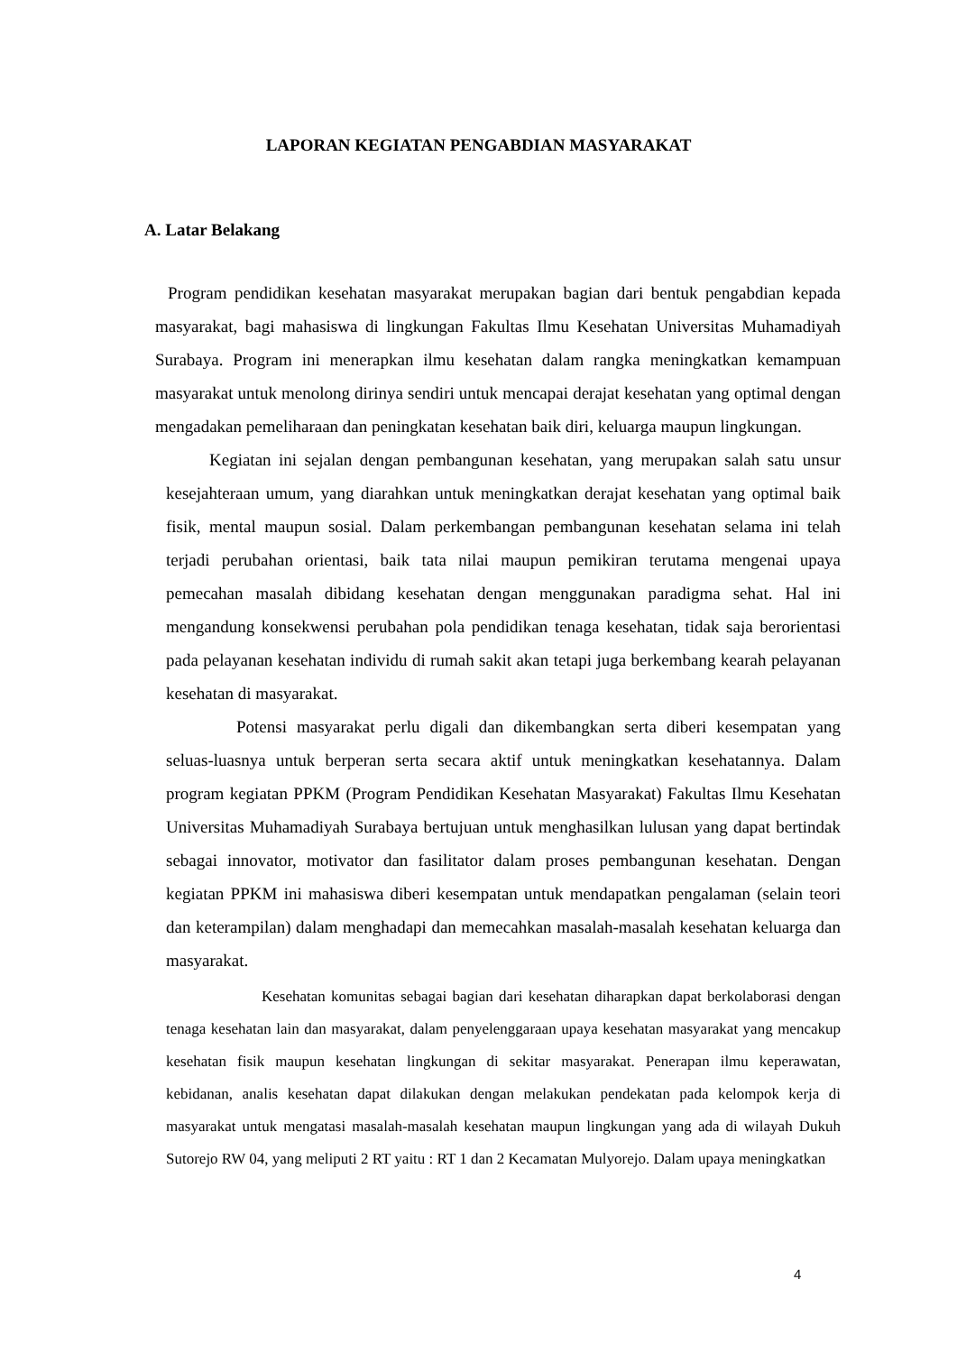LAPORAN KEGIATAN PENGABDIAN MASYARAKAT
A. Latar Belakang
Program pendidikan kesehatan masyarakat merupakan bagian dari bentuk pengabdian kepada masyarakat, bagi mahasiswa di lingkungan Fakultas Ilmu Kesehatan Universitas Muhamadiyah Surabaya. Program ini menerapkan ilmu kesehatan dalam rangka meningkatkan kemampuan masyarakat untuk menolong dirinya sendiri untuk mencapai derajat kesehatan yang optimal dengan mengadakan pemeliharaan dan peningkatan kesehatan baik diri, keluarga maupun lingkungan.
Kegiatan ini sejalan dengan pembangunan kesehatan, yang merupakan salah satu unsur kesejahteraan umum, yang diarahkan untuk meningkatkan derajat kesehatan yang optimal baik fisik, mental maupun sosial. Dalam perkembangan pembangunan kesehatan selama ini telah terjadi perubahan orientasi, baik tata nilai maupun pemikiran terutama mengenai upaya pemecahan masalah dibidang kesehatan dengan menggunakan paradigma sehat. Hal ini mengandung konsekwensi perubahan pola pendidikan tenaga kesehatan, tidak saja berorientasi pada pelayanan kesehatan individu di rumah sakit akan tetapi juga berkembang kearah pelayanan kesehatan di masyarakat.
Potensi masyarakat perlu digali dan dikembangkan serta diberi kesempatan yang seluas-luasnya untuk berperan serta secara aktif untuk meningkatkan kesehatannya. Dalam program kegiatan PPKM (Program Pendidikan Kesehatan Masyarakat) Fakultas Ilmu Kesehatan Universitas Muhamadiyah Surabaya bertujuan untuk menghasilkan lulusan yang dapat bertindak sebagai innovator, motivator dan fasilitator dalam proses pembangunan kesehatan. Dengan kegiatan PPKM ini mahasiswa diberi kesempatan untuk mendapatkan pengalaman (selain teori dan keterampilan) dalam menghadapi dan memecahkan masalah-masalah kesehatan keluarga dan masyarakat.
Kesehatan komunitas sebagai bagian dari kesehatan diharapkan dapat berkolaborasi dengan tenaga kesehatan lain dan masyarakat, dalam penyelenggaraan upaya kesehatan masyarakat yang mencakup kesehatan fisik maupun kesehatan lingkungan di sekitar masyarakat. Penerapan ilmu keperawatan, kebidanan, analis kesehatan dapat dilakukan dengan melakukan pendekatan pada kelompok kerja di masyarakat untuk mengatasi masalah-masalah kesehatan maupun lingkungan yang ada di wilayah Dukuh Sutorejo RW 04, yang meliputi 2 RT yaitu : RT 1 dan 2 Kecamatan Mulyorejo. Dalam upaya meningkatkan
4